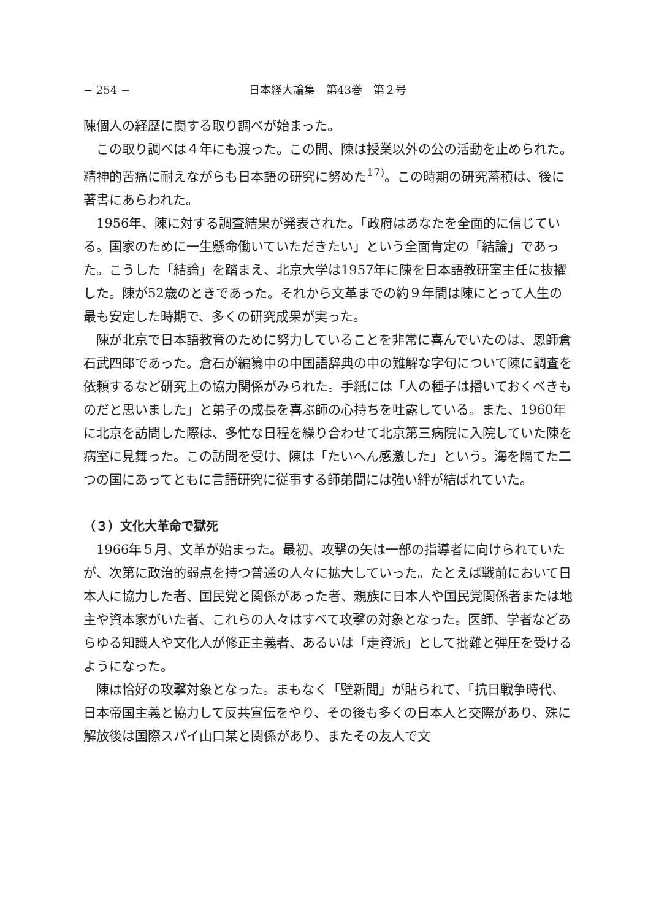− 254 − 日本経大論集　第43巻　第２号
陳個人の経歴に関する取り調べが始まった。
この取り調べは４年にも渡った。この間、陳は授業以外の公の活動を止められた。精神的苦痛に耐えながらも日本語の研究に努めた<sup>17)</sup>。この時期の研究蓄積は、後に著書にあらわれた。
1956年、陳に対する調査結果が発表された。「政府はあなたを全面的に信じている。国家のために一生懸命働いていただきたい」という全面肯定の「結論」であった。こうした「結論」を踏まえ、北京大学は1957年に陳を日本語教研室主任に抜擢した。陳が52歳のときであった。それから文革までの約９年間は陳にとって人生の最も安定した時期で、多くの研究成果が実った。
陳が北京で日本語教育のために努力していることを非常に喜んでいたのは、恩師倉石武四郎であった。倉石が編纂中の中国語辞典の中の難解な字句について陳に調査を依頼するなど研究上の協力関係がみられた。手紙には「人の種子は播いておくべきものだと思いました」と弟子の成長を喜ぶ師の心持ちを吐露している。また、1960年に北京を訪問した際は、多忙な日程を繰り合わせて北京第三病院に入院していた陳を病室に見舞った。この訪問を受け、陳は「たいへん感激した」という。海を隔てた二つの国にあってともに言語研究に従事する師弟間には強い絆が結ばれていた。
（３）文化大革命で獄死
1966年５月、文革が始まった。最初、攻撃の矢は一部の指導者に向けられていたが、次第に政治的弱点を持つ普通の人々に拡大していった。たとえば戦前において日本人に協力した者、国民党と関係があった者、親族に日本人や国民党関係者または地主や資本家がいた者、これらの人々はすべて攻撃の対象となった。医師、学者などあらゆる知識人や文化人が修正主義者、あるいは「走資派」として批難と弾圧を受けるようになった。
陳は恰好の攻撃対象となった。まもなく「壁新聞」が貼られて、「抗日戦争時代、日本帝国主義と協力して反共宣伝をやり、その後も多くの日本人と交際があり、殊に解放後は国際スパイ山口某と関係があり、またその友人で文